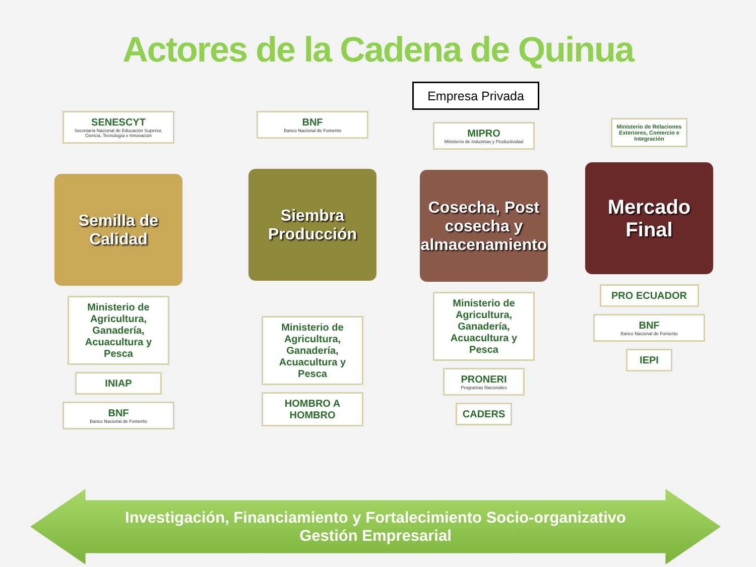Actores de la Cadena de Quinua
Empresa Privada
SENESCYT
Secretaría Nacional de Educación Superior, Ciencia, Tecnología e Innovación
Semilla de Calidad
Ministerio de Agricultura, Ganadería, Acuacultura y Pesca
INIAP
BNF
Banco Nacional de Fomento
BNF
Banco Nacional de Fomento
Siembra Producción
Ministerio de Agricultura, Ganadería, Acuacultura y Pesca
HOMBRO A HOMBRO
MIPRO
Ministerio de Industrias y Productividad
Cosecha, Post cosecha y almacenamiento
Ministerio de Agricultura, Ganadería, Acuacultura y Pesca
PRONERI
Programas Nacionales
CADERS
Ministerio de Relaciones Exteriores, Comercio e Integración
Mercado Final
PRO ECUADOR
BNF
Banco Nacional de Fomento
IEPI
Investigación, Financiamiento y Fortalecimiento Socio-organizativo
Gestión Empresarial